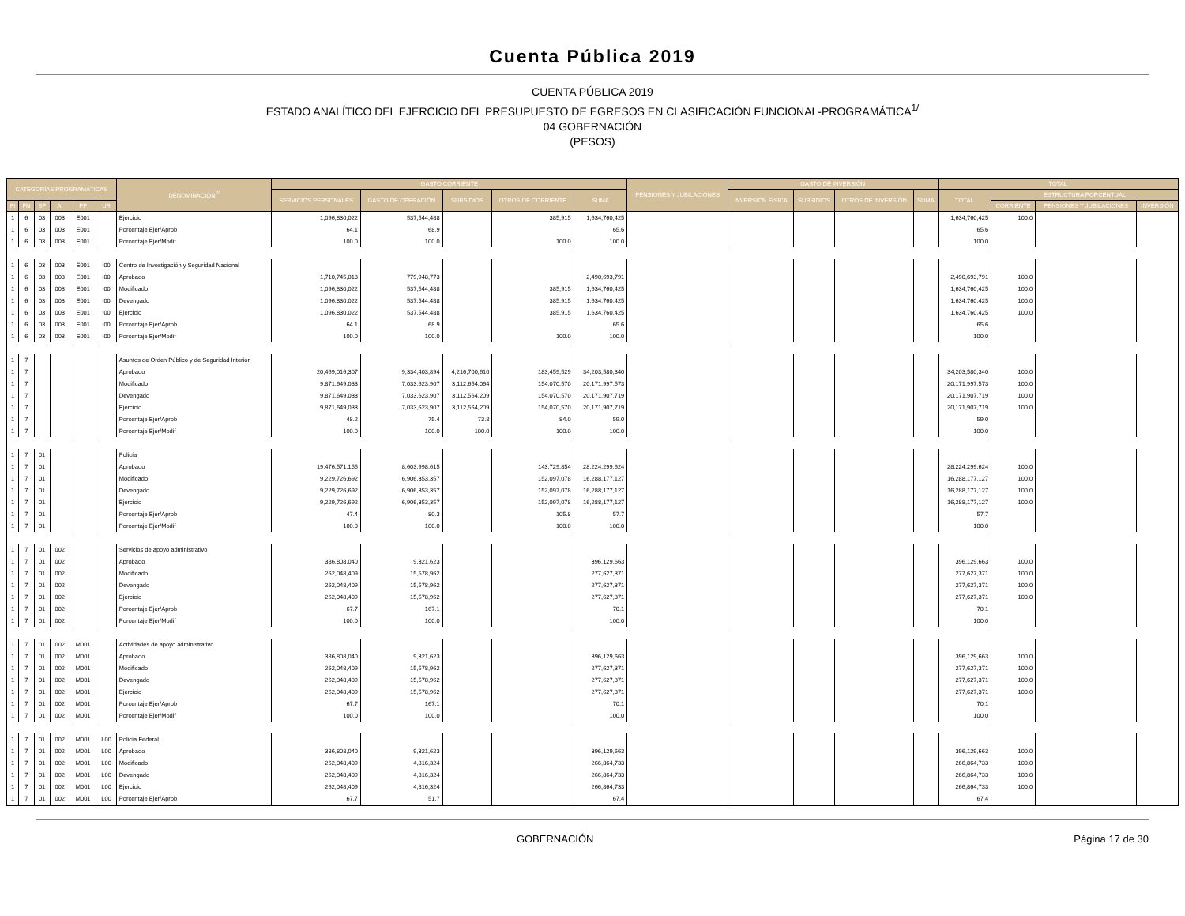Cuenta Pública 2019
CUENTA PÚBLICA 2019
ESTADO ANALÍTICO DEL EJERCICIO DEL PRESUPUESTO DE EGRESOS EN CLASIFICACIÓN FUNCIONAL-PROGRAMÁTICA<sup>1/</sup>
04 GOBERNACIÓN
(PESOS)
| CATEGORÍAS PROGRAMÁTICAS | | | | | | DENOMINACIÓN<sup>2/</sup> | GASTO CORRIENTE | | | | | PENSIONES Y JUBILACIONES | GASTO DE INVERSIÓN | | | | TOTAL | | | |
| --- | --- | --- | --- | --- | --- | --- | --- | --- | --- | --- | --- | --- | --- | --- | --- | --- | --- | --- | --- | --- |
| | | | | | | | SERVICIOS PERSONALES | GASTO DE OPERACIÓN | SUBSIDIOS | OTROS DE CORRIENTE | SUMA | | INVERSIÓN FÍSICA | SUBSIDIOS | OTROS DE INVERSIÓN | SUMA | TOTAL | ESTRUCTURA PORCENTUAL | | |
| FI | FN | SF | AI | PP | UR | | | | | | | | | | | | | CORRIENTE | PENSIONES Y JUBILACIONES | INVERSIÓN |
| 1 | 6 | 03 | 003 | E001 | | Ejercicio | 1,096,830,022 | 537,544,488 | | 385,915 | 1,634,760,425 | | | | | | 1,634,760,425 | 100.0 | | |
| 1 | 6 | 03 | 003 | E001 | | Porcentaje Ejer/Aprob | 64.1 | 68.9 | | | 65.6 | | | | | | 65.6 | | | |
| 1 | 6 | 03 | 003 | E001 | | Porcentaje Ejer/Modif | 100.0 | 100.0 | | 100.0 | 100.0 | | | | | | 100.0 | | | |
| 1 | 6 | 03 | 003 | E001 | I00 | Centro de Investigación y Seguridad Nacional | | | | | | | | | | | | | | |
| 1 | 6 | 03 | 003 | E001 | I00 | Aprobado | 1,710,745,018 | 779,948,773 | | | 2,490,693,791 | | | | | | 2,490,693,791 | 100.0 | | |
| 1 | 6 | 03 | 003 | E001 | I00 | Modificado | 1,096,830,022 | 537,544,488 | | 385,915 | 1,634,760,425 | | | | | | 1,634,760,425 | 100.0 | | |
| 1 | 6 | 03 | 003 | E001 | I00 | Devengado | 1,096,830,022 | 537,544,488 | | 385,915 | 1,634,760,425 | | | | | | 1,634,760,425 | 100.0 | | |
| 1 | 6 | 03 | 003 | E001 | I00 | Ejercicio | 1,096,830,022 | 537,544,488 | | 385,915 | 1,634,760,425 | | | | | | 1,634,760,425 | 100.0 | | |
| 1 | 6 | 03 | 003 | E001 | I00 | Porcentaje Ejer/Aprob | 64.1 | 68.9 | | | 65.6 | | | | | | 65.6 | | | |
| 1 | 6 | 03 | 003 | E001 | I00 | Porcentaje Ejer/Modif | 100.0 | 100.0 | | 100.0 | 100.0 | | | | | | 100.0 | | | |
| 1 | 7 | | | | | Asuntos de Orden Público y de Seguridad Interior | | | | | | | | | | | | | | |
| 1 | 7 | | | | | Aprobado | 20,469,016,307 | 9,334,403,894 | 4,216,700,610 | 183,459,529 | 34,203,580,340 | | | | | | 34,203,580,340 | 100.0 | | |
| 1 | 7 | | | | | Modificado | 9,871,649,033 | 7,033,623,907 | 3,112,654,064 | 154,070,570 | 20,171,997,573 | | | | | | 20,171,997,573 | 100.0 | | |
| 1 | 7 | | | | | Devengado | 9,871,649,033 | 7,033,623,907 | 3,112,564,209 | 154,070,570 | 20,171,907,719 | | | | | | 20,171,907,719 | 100.0 | | |
| 1 | 7 | | | | | Ejercicio | 9,871,649,033 | 7,033,623,907 | 3,112,564,209 | 154,070,570 | 20,171,907,719 | | | | | | 20,171,907,719 | 100.0 | | |
| 1 | 7 | | | | | Porcentaje Ejer/Aprob | 48.2 | 75.4 | 73.8 | 84.0 | 59.0 | | | | | | 59.0 | | | |
| 1 | 7 | | | | | Porcentaje Ejer/Modif | 100.0 | 100.0 | 100.0 | 100.0 | 100.0 | | | | | | 100.0 | | | |
| 1 | 7 | 01 | | | | Policía | | | | | | | | | | | | | | |
| 1 | 7 | 01 | | | | Aprobado | 19,476,571,155 | 8,603,998,615 | | 143,729,854 | 28,224,299,624 | | | | | | 28,224,299,624 | 100.0 | | |
| 1 | 7 | 01 | | | | Modificado | 9,229,726,692 | 6,906,353,357 | | 152,097,078 | 16,288,177,127 | | | | | | 16,288,177,127 | 100.0 | | |
| 1 | 7 | 01 | | | | Devengado | 9,229,726,692 | 6,906,353,357 | | 152,097,078 | 16,288,177,127 | | | | | | 16,288,177,127 | 100.0 | | |
| 1 | 7 | 01 | | | | Ejercicio | 9,229,726,692 | 6,906,353,357 | | 152,097,078 | 16,288,177,127 | | | | | | 16,288,177,127 | 100.0 | | |
| 1 | 7 | 01 | | | | Porcentaje Ejer/Aprob | 47.4 | 80.3 | | 105.8 | 57.7 | | | | | | 57.7 | | | |
| 1 | 7 | 01 | | | | Porcentaje Ejer/Modif | 100.0 | 100.0 | | 100.0 | 100.0 | | | | | | 100.0 | | | |
| 1 | 7 | 01 | 002 | | | Servicios de apoyo administrativo | | | | | | | | | | | | | | |
| 1 | 7 | 01 | 002 | | | Aprobado | 386,808,040 | 9,321,623 | | | 396,129,663 | | | | | | 396,129,663 | 100.0 | | |
| 1 | 7 | 01 | 002 | | | Modificado | 262,048,409 | 15,578,962 | | | 277,627,371 | | | | | | 277,627,371 | 100.0 | | |
| 1 | 7 | 01 | 002 | | | Devengado | 262,048,409 | 15,578,962 | | | 277,627,371 | | | | | | 277,627,371 | 100.0 | | |
| 1 | 7 | 01 | 002 | | | Ejercicio | 262,048,409 | 15,578,962 | | | 277,627,371 | | | | | | 277,627,371 | 100.0 | | |
| 1 | 7 | 01 | 002 | | | Porcentaje Ejer/Aprob | 67.7 | 167.1 | | | 70.1 | | | | | | 70.1 | | | |
| 1 | 7 | 01 | 002 | | | Porcentaje Ejer/Modif | 100.0 | 100.0 | | | 100.0 | | | | | | 100.0 | | | |
| 1 | 7 | 01 | 002 | M001 | | Actividades de apoyo administrativo | | | | | | | | | | | | | | |
| 1 | 7 | 01 | 002 | M001 | | Aprobado | 386,808,040 | 9,321,623 | | | 396,129,663 | | | | | | 396,129,663 | 100.0 | | |
| 1 | 7 | 01 | 002 | M001 | | Modificado | 262,048,409 | 15,578,962 | | | 277,627,371 | | | | | | 277,627,371 | 100.0 | | |
| 1 | 7 | 01 | 002 | M001 | | Devengado | 262,048,409 | 15,578,962 | | | 277,627,371 | | | | | | 277,627,371 | 100.0 | | |
| 1 | 7 | 01 | 002 | M001 | | Ejercicio | 262,048,409 | 15,578,962 | | | 277,627,371 | | | | | | 277,627,371 | 100.0 | | |
| 1 | 7 | 01 | 002 | M001 | | Porcentaje Ejer/Aprob | 67.7 | 167.1 | | | 70.1 | | | | | | 70.1 | | | |
| 1 | 7 | 01 | 002 | M001 | | Porcentaje Ejer/Modif | 100.0 | 100.0 | | | 100.0 | | | | | | 100.0 | | | |
| 1 | 7 | 01 | 002 | M001 | L00 | Policía Federal | | | | | | | | | | | | | | |
| 1 | 7 | 01 | 002 | M001 | L00 | Aprobado | 386,808,040 | 9,321,623 | | | 396,129,663 | | | | | | 396,129,663 | 100.0 | | |
| 1 | 7 | 01 | 002 | M001 | L00 | Modificado | 262,048,409 | 4,816,324 | | | 266,864,733 | | | | | | 266,864,733 | 100.0 | | |
| 1 | 7 | 01 | 002 | M001 | L00 | Devengado | 262,048,409 | 4,816,324 | | | 266,864,733 | | | | | | 266,864,733 | 100.0 | | |
| 1 | 7 | 01 | 002 | M001 | L00 | Ejercicio | 262,048,409 | 4,816,324 | | | 266,864,733 | | | | | | 266,864,733 | 100.0 | | |
| 1 | 7 | 01 | 002 | M001 | L00 | Porcentaje Ejer/Aprob | 67.7 | 51.7 | | | 67.4 | | | | | | 67.4 | | | |
GOBERNACIÓN Página 17 de 30